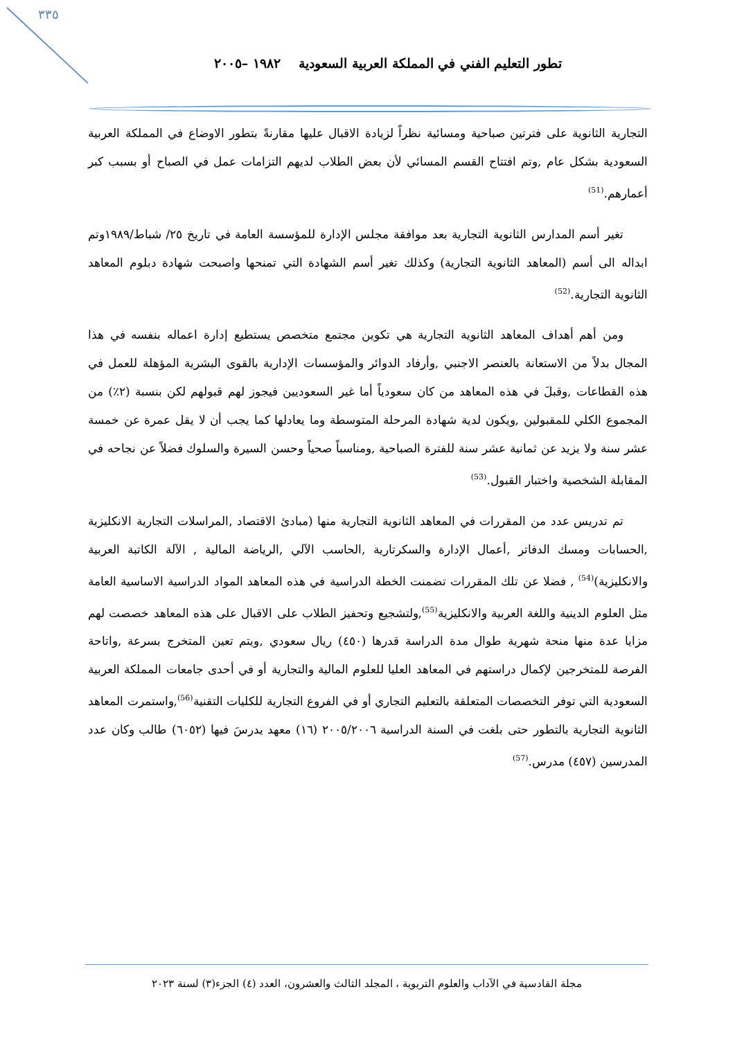٣٣٥
تطور التعليم الفني في المملكة العربية السعودية ١٩٨٢ –٢٠٠٥
التجارية الثانوية على فترتين صباحية ومسائية نظراً لزيادة الاقبال عليها مقارنةً بتطور الاوضاع في المملكة العربية السعودية بشكل عام ,وتم افتتاح القسم المسائي لأن بعض الطلاب لديهم التزامات عمل في الصباح أو بسبب كبر أعمارهم.<sup>(51)</sup>
تغير أسم المدارس الثانوية التجارية بعد موافقة مجلس الإدارة للمؤسسة العامة في تاريخ ٢٥/ شباط/١٩٨٩وتم ابداله الى أسم (المعاهد الثانوية التجارية) وكذلك تغير أسم الشهادة التي تمنحها واصبحت شهادة دبلوم المعاهد الثانوية التجارية.<sup>(52)</sup>
ومن أهم أهداف المعاهد الثانوية التجارية هي تكوين مجتمع متخصص يستطيع إدارة اعماله بنفسه في هذا المجال بدلاً من الاستعانة بالعنصر الاجنبي ,وأرفاد الدوائر والمؤسسات الإدارية بالقوى البشرية المؤهلة للعمل في هذه القطاعات ,وقبلَ في هذه المعاهد من كان سعودياً أما غير السعوديين فيجوز لهم قبولهم لكن بنسبة (٢٪) من المجموع الكلي للمقبولين ,ويكون لدية شهادة المرحلة المتوسطة وما يعادلها كما يجب أن لا يقل عمرة عن خمسة عشر سنة ولا يزيد عن ثمانية عشر سنة للفترة الصباحية ,ومناسباً صحياً وحسن السيرة والسلوك فضلاً عن نجاحه في المقابلة الشخصية واختبار القبول.<sup>(53)</sup>
تم تدريس عدد من المقررات في المعاهد الثانوية التجارية منها (مبادئ الاقتصاد ,المراسلات التجارية الانكليزية ,الحسابات ومسك الدفاتر ,أعمال الإدارة والسكرتارية ,الحاسب الآلي ,الرياضة المالية , الآلة الكاتبة العربية والانكليزية)<sup>(54)</sup> , فضلا عن تلك المقررات تضمنت الخطة الدراسية في هذه المعاهد المواد الدراسية الاساسية العامة مثل العلوم الدينية واللغة العربية والانكليزية<sup>(55)</sup>,ولتشجيع وتحفيز الطلاب على الاقبال على هذه المعاهد خصصت لهم مزايا عدة منها منحة شهرية طوال مدة الدراسة قدرها (٤٥٠) ريال سعودي ,ويتم تعين المتخرج بسرعة ,واتاحة الفرصة للمتخرجين لإكمال دراستهم في المعاهد العليا للعلوم المالية والتجارية أو في أحدى جامعات المملكة العربية السعودية التي توفر التخصصات المتعلقة بالتعليم التجاري أو في الفروع التجارية للكليات التقنية<sup>(56)</sup>,واستمرت المعاهد الثانوية التجارية بالتطور حتى بلغت في السنة الدراسية ٢٠٠٥/٢٠٠٦ (١٦) معهد يدرسَ فيها (٦٠٥٢) طالب وكان عدد المدرسين (٤٥٧) مدرس.<sup>(57)</sup>
مجلة القادسية في الآداب والعلوم التربوية ، المجلد الثالث والعشرون، العدد (٤) الجزء(٣) لسنة ٢٠٢٣